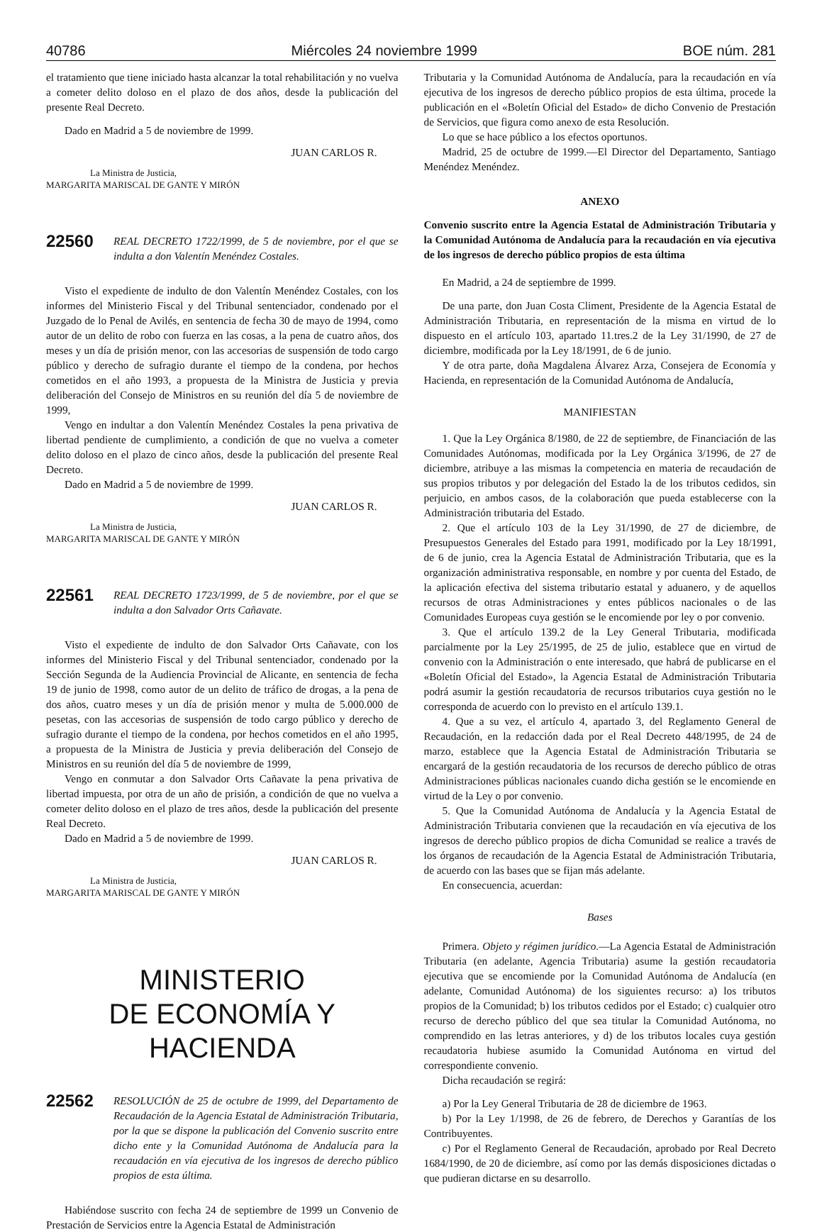40786 Miércoles 24 noviembre 1999 BOE núm. 281
el tratamiento que tiene iniciado hasta alcanzar la total rehabilitación y no vuelva a cometer delito doloso en el plazo de dos años, desde la publicación del presente Real Decreto.
Dado en Madrid a 5 de noviembre de 1999.
JUAN CARLOS R.
La Ministra de Justicia,
MARGARITA MARISCAL DE GANTE Y MIRÓN
22560
REAL DECRETO 1722/1999, de 5 de noviembre, por el que se indulta a don Valentín Menéndez Costales.
Visto el expediente de indulto de don Valentín Menéndez Costales, con los informes del Ministerio Fiscal y del Tribunal sentenciador, condenado por el Juzgado de lo Penal de Avilés, en sentencia de fecha 30 de mayo de 1994, como autor de un delito de robo con fuerza en las cosas, a la pena de cuatro años, dos meses y un día de prisión menor, con las accesorias de suspensión de todo cargo público y derecho de sufragio durante el tiempo de la condena, por hechos cometidos en el año 1993, a propuesta de la Ministra de Justicia y previa deliberación del Consejo de Ministros en su reunión del día 5 de noviembre de 1999,
Vengo en indultar a don Valentín Menéndez Costales la pena privativa de libertad pendiente de cumplimiento, a condición de que no vuelva a cometer delito doloso en el plazo de cinco años, desde la publicación del presente Real Decreto.
Dado en Madrid a 5 de noviembre de 1999.
JUAN CARLOS R.
La Ministra de Justicia,
MARGARITA MARISCAL DE GANTE Y MIRÓN
22561
REAL DECRETO 1723/1999, de 5 de noviembre, por el que se indulta a don Salvador Orts Cañavate.
Visto el expediente de indulto de don Salvador Orts Cañavate, con los informes del Ministerio Fiscal y del Tribunal sentenciador, condenado por la Sección Segunda de la Audiencia Provincial de Alicante, en sentencia de fecha 19 de junio de 1998, como autor de un delito de tráfico de drogas, a la pena de dos años, cuatro meses y un día de prisión menor y multa de 5.000.000 de pesetas, con las accesorias de suspensión de todo cargo público y derecho de sufragio durante el tiempo de la condena, por hechos cometidos en el año 1995, a propuesta de la Ministra de Justicia y previa deliberación del Consejo de Ministros en su reunión del día 5 de noviembre de 1999,
Vengo en conmutar a don Salvador Orts Cañavate la pena privativa de libertad impuesta, por otra de un año de prisión, a condición de que no vuelva a cometer delito doloso en el plazo de tres años, desde la publicación del presente Real Decreto.
Dado en Madrid a 5 de noviembre de 1999.
JUAN CARLOS R.
La Ministra de Justicia,
MARGARITA MARISCAL DE GANTE Y MIRÓN
MINISTERIO
DE ECONOMÍA Y HACIENDA
22562
RESOLUCIÓN de 25 de octubre de 1999, del Departamento de Recaudación de la Agencia Estatal de Administración Tributaria, por la que se dispone la publicación del Convenio suscrito entre dicho ente y la Comunidad Autónoma de Andalucía para la recaudación en vía ejecutiva de los ingresos de derecho público propios de esta última.
Habiéndose suscrito con fecha 24 de septiembre de 1999 un Convenio de Prestación de Servicios entre la Agencia Estatal de Administración
Tributaria y la Comunidad Autónoma de Andalucía, para la recaudación en vía ejecutiva de los ingresos de derecho público propios de esta última, procede la publicación en el «Boletín Oficial del Estado» de dicho Convenio de Prestación de Servicios, que figura como anexo de esta Resolución.
Lo que se hace público a los efectos oportunos.
Madrid, 25 de octubre de 1999.—El Director del Departamento, Santiago Menéndez Menéndez.
ANEXO
Convenio suscrito entre la Agencia Estatal de Administración Tributaria y la Comunidad Autónoma de Andalucía para la recaudación en vía ejecutiva de los ingresos de derecho público propios de esta última
En Madrid, a 24 de septiembre de 1999.
De una parte, don Juan Costa Climent, Presidente de la Agencia Estatal de Administración Tributaria, en representación de la misma en virtud de lo dispuesto en el artículo 103, apartado 11.tres.2 de la Ley 31/1990, de 27 de diciembre, modificada por la Ley 18/1991, de 6 de junio.
Y de otra parte, doña Magdalena Álvarez Arza, Consejera de Economía y Hacienda, en representación de la Comunidad Autónoma de Andalucía,
MANIFIESTAN
1. Que la Ley Orgánica 8/1980, de 22 de septiembre, de Financiación de las Comunidades Autónomas, modificada por la Ley Orgánica 3/1996, de 27 de diciembre, atribuye a las mismas la competencia en materia de recaudación de sus propios tributos y por delegación del Estado la de los tributos cedidos, sin perjuicio, en ambos casos, de la colaboración que pueda establecerse con la Administración tributaria del Estado.
2. Que el artículo 103 de la Ley 31/1990, de 27 de diciembre, de Presupuestos Generales del Estado para 1991, modificado por la Ley 18/1991, de 6 de junio, crea la Agencia Estatal de Administración Tributaria, que es la organización administrativa responsable, en nombre y por cuenta del Estado, de la aplicación efectiva del sistema tributario estatal y aduanero, y de aquellos recursos de otras Administraciones y entes públicos nacionales o de las Comunidades Europeas cuya gestión se le encomiende por ley o por convenio.
3. Que el artículo 139.2 de la Ley General Tributaria, modificada parcialmente por la Ley 25/1995, de 25 de julio, establece que en virtud de convenio con la Administración o ente interesado, que habrá de publicarse en el «Boletín Oficial del Estado», la Agencia Estatal de Administración Tributaria podrá asumir la gestión recaudatoria de recursos tributarios cuya gestión no le corresponda de acuerdo con lo previsto en el artículo 139.1.
4. Que a su vez, el artículo 4, apartado 3, del Reglamento General de Recaudación, en la redacción dada por el Real Decreto 448/1995, de 24 de marzo, establece que la Agencia Estatal de Administración Tributaria se encargará de la gestión recaudatoria de los recursos de derecho público de otras Administraciones públicas nacionales cuando dicha gestión se le encomiende en virtud de la Ley o por convenio.
5. Que la Comunidad Autónoma de Andalucía y la Agencia Estatal de Administración Tributaria convienen que la recaudación en vía ejecutiva de los ingresos de derecho público propios de dicha Comunidad se realice a través de los órganos de recaudación de la Agencia Estatal de Administración Tributaria, de acuerdo con las bases que se fijan más adelante.
En consecuencia, acuerdan:
Bases
Primera. Objeto y régimen jurídico.—La Agencia Estatal de Administración Tributaria (en adelante, Agencia Tributaria) asume la gestión recaudatoria ejecutiva que se encomiende por la Comunidad Autónoma de Andalucía (en adelante, Comunidad Autónoma) de los siguientes recurso: a) los tributos propios de la Comunidad; b) los tributos cedidos por el Estado; c) cualquier otro recurso de derecho público del que sea titular la Comunidad Autónoma, no comprendido en las letras anteriores, y d) de los tributos locales cuya gestión recaudatoria hubiese asumido la Comunidad Autónoma en virtud del correspondiente convenio.
Dicha recaudación se regirá:
a) Por la Ley General Tributaria de 28 de diciembre de 1963.
b) Por la Ley 1/1998, de 26 de febrero, de Derechos y Garantías de los Contribuyentes.
c) Por el Reglamento General de Recaudación, aprobado por Real Decreto 1684/1990, de 20 de diciembre, así como por las demás disposiciones dictadas o que pudieran dictarse en su desarrollo.